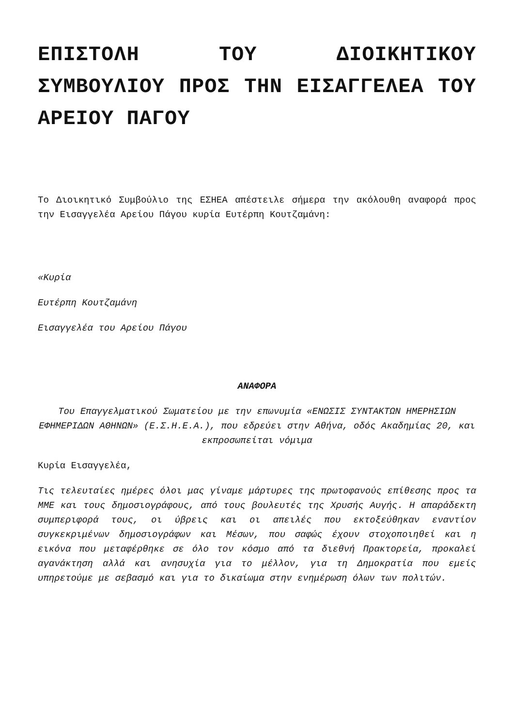ΕΠΙΣΤΟΛΗ ΤΟΥ ΔΙΟΙΚΗΤΙΚΟΥ ΣΥΜΒΟΥΛΙΟΥ ΠΡΟΣ ΤΗΝ ΕΙΣΑΓΓΕΛΕΑ ΤΟΥ ΑΡΕΙΟΥ ΠΑΓΟΥ
Το Διοικητικό Συμβούλιο της ΕΣΗΕΑ απέστειλε σήμερα την ακόλουθη αναφορά προς την Εισαγγελέα Αρείου Πάγου κυρία Ευτέρπη Κουτζαμάνη:
«Κυρία
Ευτέρπη Κουτζαμάνη
Εισαγγελέα του Αρείου Πάγου
ΑΝΑΦΟΡΑ
Του Επαγγελματικού Σωματείου με την επωνυμία «ΕΝΩΣΙΣ ΣΥΝΤΑΚΤΩΝ ΗΜΕΡΗΣΙΩΝ ΕΦΗΜΕΡΙΔΩΝ ΑΘΗΝΩΝ» (Ε.Σ.Η.Ε.Α.), που εδρεύει στην Αθήνα, οδός Ακαδημίας 20, και εκπροσωπείται νόμιμα
Κυρία Εισαγγελέα,
Τις τελευταίες ημέρες όλοι μας γίναμε μάρτυρες της πρωτοφανούς επίθεσης προς τα ΜΜΕ και τους δημοσιογράφους, από τους βουλευτές της Χρυσής Αυγής. Η απαράδεκτη συμπεριφορά τους, οι ύβρεις και οι απειλές που εκτοξεύθηκαν εναντίον συγκεκριμένων δημοσιογράφων και Μέσων, που σαφώς έχουν στοχοποιηθεί και η εικόνα που μεταφέρθηκε σε όλο τον κόσμο από τα διεθνή Πρακτορεία, προκαλεί αγανάκτηση αλλά και ανησυχία για το μέλλον, για τη Δημοκρατία που εμείς υπηρετούμε με σεβασμό και για το δικαίωμα στην ενημέρωση όλων των πολιτών.